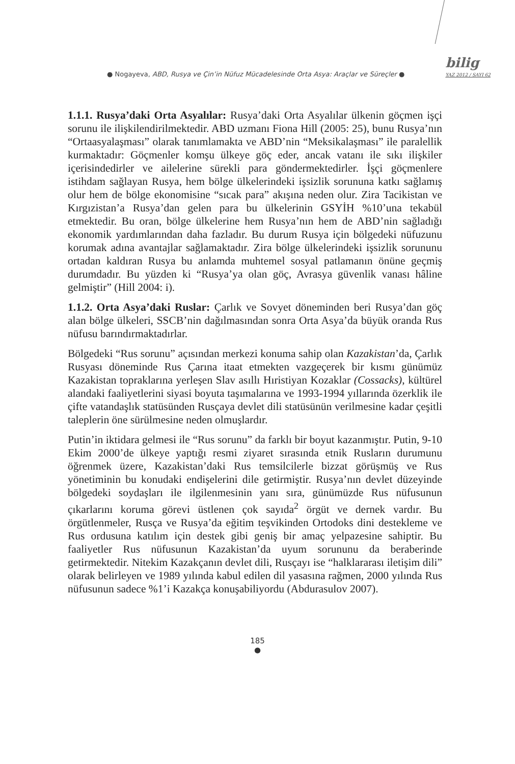● Nogayeva, ABD, Rusya ve Çin’in Nüfuz Mücadelesinde Orta Asya: Araçlar ve Süreçler ●
bilig
YAZ 2012 / SAYI 62
1.1.1. Rusya’daki Orta Asyalılar: Rusya’daki Orta Asyalılar ülkenin göçmen işçi sorunu ile ilişkilendirilmektedir. ABD uzmanı Fiona Hill (2005: 25), bunu Rusya’nın “Ortaasyalaşması” olarak tanımlamakta ve ABD’nin “Meksikalaşması” ile paralellik kurmaktadır: Göçmenler komşu ülkeye göç eder, ancak vatanı ile sıkı ilişkiler içerisindedirler ve ailelerine sürekli para göndermektedirler. İşçi göçmenlere istihdam sağlayan Rusya, hem bölge ülkelerindeki işsizlik sorununa katkı sağlamış olur hem de bölge ekonomisine “sıcak para” akışına neden olur. Zira Tacikistan ve Kırgızistan’a Rusya’dan gelen para bu ülkelerinin GSYİH %10’una tekabül etmektedir. Bu oran, bölge ülkelerine hem Rusya’nın hem de ABD’nin sağladığı ekonomik yardımlarından daha fazladır. Bu durum Rusya için bölgedeki nüfuzunu korumak adına avantajlar sağlamaktadır. Zira bölge ülkelerindeki işsizlik sorununu ortadan kaldıran Rusya bu anlamda muhtemel sosyal patlamanın önüne geçmiş durumdadır. Bu yüzden ki “Rusya’ya olan göç, Avrasya güvenlik vanası hâline gelmiştir” (Hill 2004: i).
1.1.2. Orta Asya’daki Ruslar: Çarlık ve Sovyet döneminden beri Rusya’dan göç alan bölge ülkeleri, SSCB’nin dağılmasından sonra Orta Asya’da büyük oranda Rus nüfusu barındırmaktadırlar.
Bölgedeki “Rus sorunu” açısından merkezi konuma sahip olan Kazakistan’da, Çarlık Rusyası döneminde Rus Çarına itaat etmekten vazgeçerek bir kısmı günümüz Kazakistan topraklarına yerleşen Slav asıllı Hıristiyan Kozaklar (Cossacks), kültürel alandaki faaliyetlerini siyasi boyuta taşımalarına ve 1993-1994 yıllarında özerklik ile çifte vatandaşlık statüsünden Rusçaya devlet dili statüsünün verilmesine kadar çeşitli taleplerin öne sürülmesine neden olmuşlardır.
Putin’in iktidara gelmesi ile “Rus sorunu” da farklı bir boyut kazanmıştır. Putin, 9-10 Ekim 2000’de ülkeye yaptığı resmi ziyaret sırasında etnik Rusların durumunu öğrenmek üzere, Kazakistan’daki Rus temsilcilerle bizzat görüşmüş ve Rus yönetiminin bu konudaki endişelerini dile getirmiştir. Rusya’nın devlet düzeyinde bölgedeki soydaşları ile ilgilenmesinin yanı sıra, günümüzde Rus nüfusunun çıkarlarını koruma görevi üstlenen çok sayıda<sup>2</sup> örgüt ve dernek vardır. Bu örgütlenmeler, Rusça ve Rusya’da eğitim teşvikinden Ortodoks dini destekleme ve Rus ordusuna katılım için destek gibi geniş bir amaç yelpazesine sahiptir. Bu faaliyetler Rus nüfusunun Kazakistan’da uyum sorununu da beraberinde getirmektedir. Nitekim Kazakçanın devlet dili, Rusçayı ise “halklararası iletişim dili” olarak belirleyen ve 1989 yılında kabul edilen dil yasasına rağmen, 2000 yılında Rus nüfusunun sadece %1’i Kazakça konuşabiliyordu (Abdurasulov 2007).
185
●